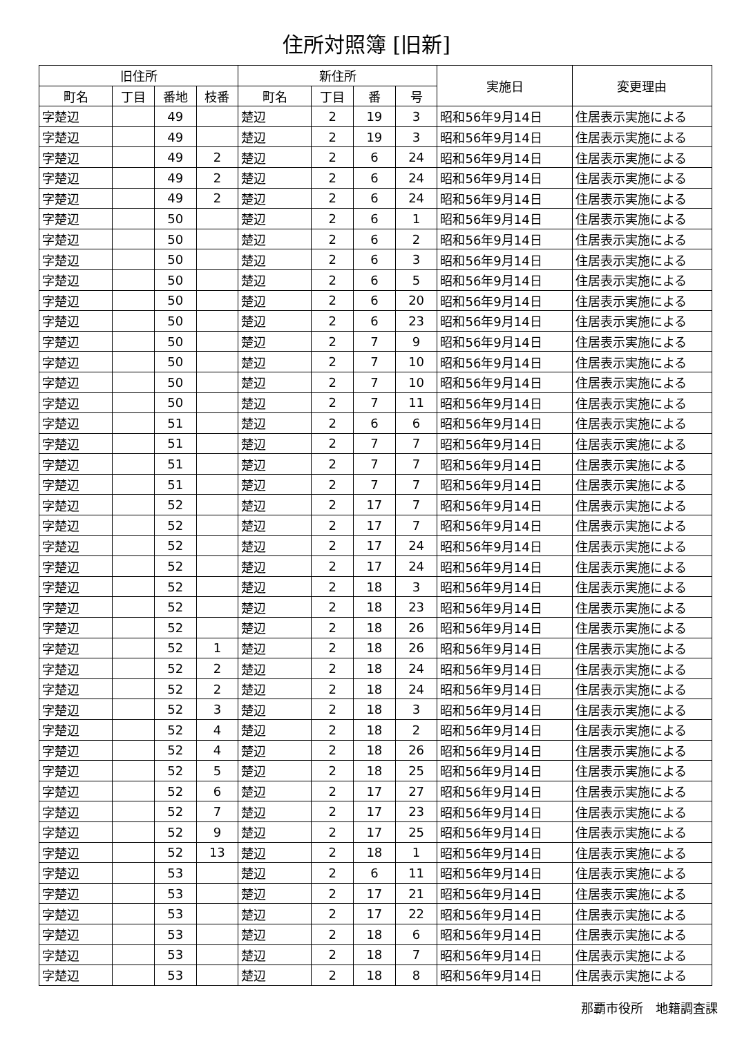住所対照簿 [旧新]
| 旧住所 | | | | 新住所 | | | | 実施日 | 変更理由 |
| --- | --- | --- | --- | --- | --- | --- | --- | --- | --- |
| 町名 | 丁目 | 番地 | 枝番 | 町名 | 丁目 | 番 | 号 | | |
| 字楚辺 | | 49 | | 楚辺 | 2 | 19 | 3 | 昭和56年9月14日 | 住居表示実施による |
| 字楚辺 | | 49 | | 楚辺 | 2 | 19 | 3 | 昭和56年9月14日 | 住居表示実施による |
| 字楚辺 | | 49 | 2 | 楚辺 | 2 | 6 | 24 | 昭和56年9月14日 | 住居表示実施による |
| 字楚辺 | | 49 | 2 | 楚辺 | 2 | 6 | 24 | 昭和56年9月14日 | 住居表示実施による |
| 字楚辺 | | 49 | 2 | 楚辺 | 2 | 6 | 24 | 昭和56年9月14日 | 住居表示実施による |
| 字楚辺 | | 50 | | 楚辺 | 2 | 6 | 1 | 昭和56年9月14日 | 住居表示実施による |
| 字楚辺 | | 50 | | 楚辺 | 2 | 6 | 2 | 昭和56年9月14日 | 住居表示実施による |
| 字楚辺 | | 50 | | 楚辺 | 2 | 6 | 3 | 昭和56年9月14日 | 住居表示実施による |
| 字楚辺 | | 50 | | 楚辺 | 2 | 6 | 5 | 昭和56年9月14日 | 住居表示実施による |
| 字楚辺 | | 50 | | 楚辺 | 2 | 6 | 20 | 昭和56年9月14日 | 住居表示実施による |
| 字楚辺 | | 50 | | 楚辺 | 2 | 6 | 23 | 昭和56年9月14日 | 住居表示実施による |
| 字楚辺 | | 50 | | 楚辺 | 2 | 7 | 9 | 昭和56年9月14日 | 住居表示実施による |
| 字楚辺 | | 50 | | 楚辺 | 2 | 7 | 10 | 昭和56年9月14日 | 住居表示実施による |
| 字楚辺 | | 50 | | 楚辺 | 2 | 7 | 10 | 昭和56年9月14日 | 住居表示実施による |
| 字楚辺 | | 50 | | 楚辺 | 2 | 7 | 11 | 昭和56年9月14日 | 住居表示実施による |
| 字楚辺 | | 51 | | 楚辺 | 2 | 6 | 6 | 昭和56年9月14日 | 住居表示実施による |
| 字楚辺 | | 51 | | 楚辺 | 2 | 7 | 7 | 昭和56年9月14日 | 住居表示実施による |
| 字楚辺 | | 51 | | 楚辺 | 2 | 7 | 7 | 昭和56年9月14日 | 住居表示実施による |
| 字楚辺 | | 51 | | 楚辺 | 2 | 7 | 7 | 昭和56年9月14日 | 住居表示実施による |
| 字楚辺 | | 52 | | 楚辺 | 2 | 17 | 7 | 昭和56年9月14日 | 住居表示実施による |
| 字楚辺 | | 52 | | 楚辺 | 2 | 17 | 7 | 昭和56年9月14日 | 住居表示実施による |
| 字楚辺 | | 52 | | 楚辺 | 2 | 17 | 24 | 昭和56年9月14日 | 住居表示実施による |
| 字楚辺 | | 52 | | 楚辺 | 2 | 17 | 24 | 昭和56年9月14日 | 住居表示実施による |
| 字楚辺 | | 52 | | 楚辺 | 2 | 18 | 3 | 昭和56年9月14日 | 住居表示実施による |
| 字楚辺 | | 52 | | 楚辺 | 2 | 18 | 23 | 昭和56年9月14日 | 住居表示実施による |
| 字楚辺 | | 52 | | 楚辺 | 2 | 18 | 26 | 昭和56年9月14日 | 住居表示実施による |
| 字楚辺 | | 52 | 1 | 楚辺 | 2 | 18 | 26 | 昭和56年9月14日 | 住居表示実施による |
| 字楚辺 | | 52 | 2 | 楚辺 | 2 | 18 | 24 | 昭和56年9月14日 | 住居表示実施による |
| 字楚辺 | | 52 | 2 | 楚辺 | 2 | 18 | 24 | 昭和56年9月14日 | 住居表示実施による |
| 字楚辺 | | 52 | 3 | 楚辺 | 2 | 18 | 3 | 昭和56年9月14日 | 住居表示実施による |
| 字楚辺 | | 52 | 4 | 楚辺 | 2 | 18 | 2 | 昭和56年9月14日 | 住居表示実施による |
| 字楚辺 | | 52 | 4 | 楚辺 | 2 | 18 | 26 | 昭和56年9月14日 | 住居表示実施による |
| 字楚辺 | | 52 | 5 | 楚辺 | 2 | 18 | 25 | 昭和56年9月14日 | 住居表示実施による |
| 字楚辺 | | 52 | 6 | 楚辺 | 2 | 17 | 27 | 昭和56年9月14日 | 住居表示実施による |
| 字楚辺 | | 52 | 7 | 楚辺 | 2 | 17 | 23 | 昭和56年9月14日 | 住居表示実施による |
| 字楚辺 | | 52 | 9 | 楚辺 | 2 | 17 | 25 | 昭和56年9月14日 | 住居表示実施による |
| 字楚辺 | | 52 | 13 | 楚辺 | 2 | 18 | 1 | 昭和56年9月14日 | 住居表示実施による |
| 字楚辺 | | 53 | | 楚辺 | 2 | 6 | 11 | 昭和56年9月14日 | 住居表示実施による |
| 字楚辺 | | 53 | | 楚辺 | 2 | 17 | 21 | 昭和56年9月14日 | 住居表示実施による |
| 字楚辺 | | 53 | | 楚辺 | 2 | 17 | 22 | 昭和56年9月14日 | 住居表示実施による |
| 字楚辺 | | 53 | | 楚辺 | 2 | 18 | 6 | 昭和56年9月14日 | 住居表示実施による |
| 字楚辺 | | 53 | | 楚辺 | 2 | 18 | 7 | 昭和56年9月14日 | 住居表示実施による |
| 字楚辺 | | 53 | | 楚辺 | 2 | 18 | 8 | 昭和56年9月14日 | 住居表示実施による |
那覇市役所　地籍調査課